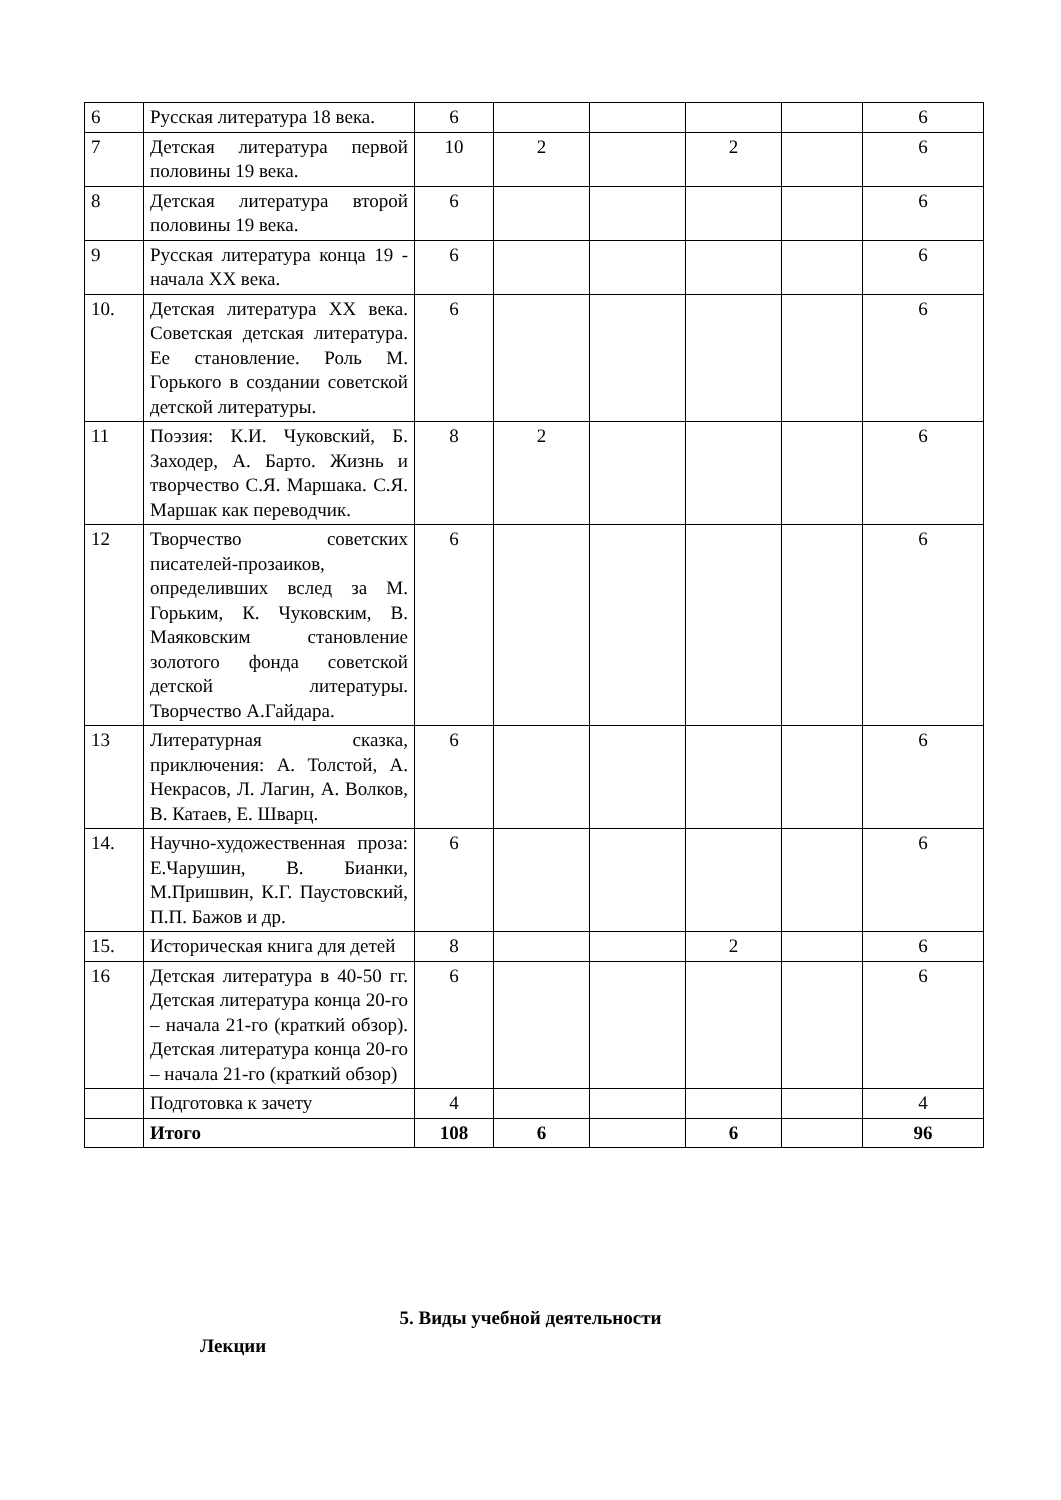| 6 | Русская литература 18 века. | 6 | | | | | 6 |
| 7 | Детская литература первой половины 19 века. | 10 | 2 | | 2 | | 6 |
| 8 | Детская литература второй половины 19 века. | 6 | | | | | 6 |
| 9 | Русская литература конца 19 - начала XX века. | 6 | | | | | 6 |
| 10. | Детская литература XX века. Советская детская литература. Ее становление. Роль М. Горького в создании советской детской литературы. | 6 | | | | | 6 |
| 11 | Поэзия: К.И. Чуковский, Б. Заходер, А. Барто. Жизнь и творчество С.Я. Маршака. С.Я. Маршак как переводчик. | 8 | 2 | | | | 6 |
| 12 | Творчество советских писателей-прозаиков, определивших вслед за М. Горьким, К. Чуковским, В. Маяковским становление золотого фонда советской детской литературы. Творчество А.Гайдара. | 6 | | | | | 6 |
| 13 | Литературная сказка, приключения: А. Толстой, А. Некрасов, Л. Лагин, А. Волков, В. Катаев, Е. Шварц. | 6 | | | | | 6 |
| 14. | Научно-художественная проза: Е.Чарушин, В. Бианки, М.Пришвин, К.Г. Паустовский, П.П. Бажов и др. | 6 | | | | | 6 |
| 15. | Историческая книга для детей | 8 | | | 2 | | 6 |
| 16 | Детская литература в 40-50 гг. Детская литература конца 20-го – начала 21-го (краткий обзор). Детская литература конца 20-го – начала 21-го (краткий обзор) | 6 | | | | | 6 |
| | Подготовка к зачету | 4 | | | | | 4 |
| | Итого | 108 | 6 | | 6 | | 96 |
5. Виды учебной деятельности
Лекции